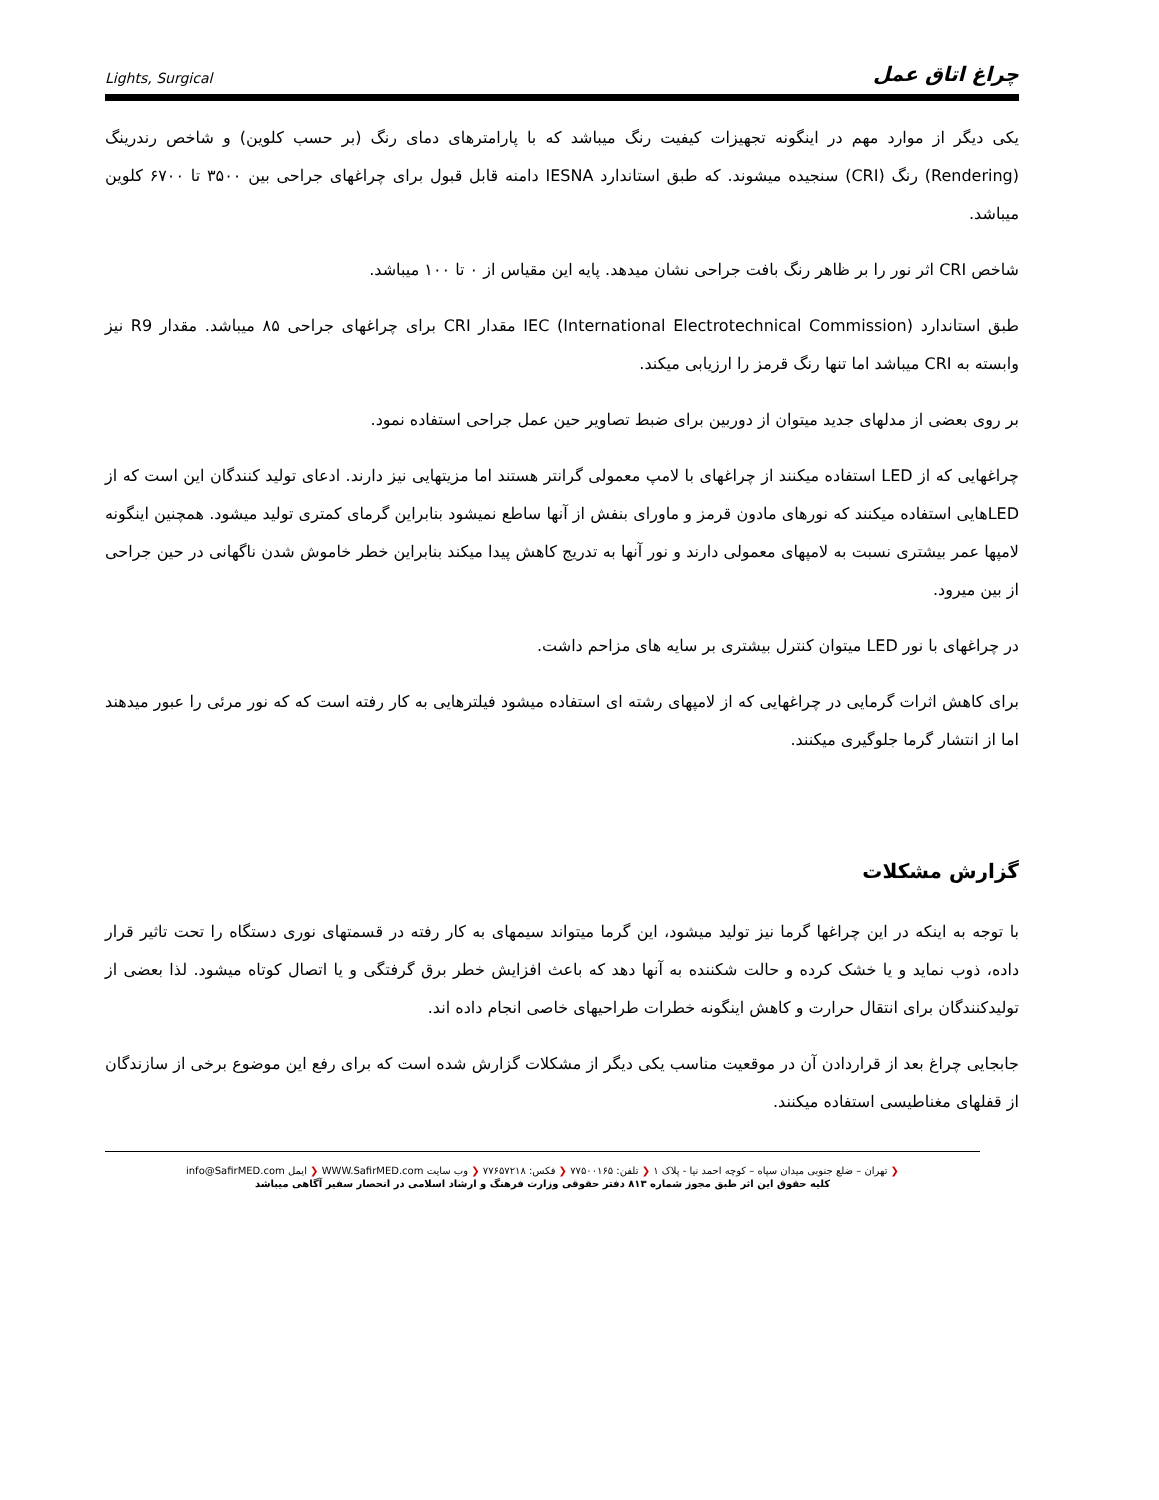Lights, Surgical چراغ اتاق عمل
یکی دیگر از موارد مهم در اینگونه تجهیزات کیفیت رنگ میباشد که با پارامترهای دمای رنگ (بر حسب کلوین) و شاخص رندرینگ (Rendering) رنگ (CRI) سنجیده میشوند. که طبق استاندارد IESNA دامنه قابل قبول برای چراغهای جراحی بین ۳۵۰۰ تا ۶۷۰۰ کلوین میباشد.
شاخص CRI اثر نور را بر ظاهر رنگ بافت جراحی نشان میدهد. پایه این مقیاس از ۰ تا ۱۰۰ میباشد.
طبق استاندارد IEC (International Electrotechnical Commission) مقدار CRI برای چراغهای جراحی ۸۵ میباشد. مقدار R9 نیز وابسته به CRI میباشد اما تنها رنگ قرمز را ارزیابی میکند.
بر روی بعضی از مدلهای جدید میتوان از دوربین برای ضبط تصاویر حین عمل جراحی استفاده نمود.
چراغهایی که از LED استفاده میکنند از چراغهای با لامپ معمولی گرانتر هستند اما مزیتهایی نیز دارند. ادعای تولید کنندگان این است که از LEDهایی استفاده میکنند که نورهای مادون قرمز و ماورای بنفش از آنها ساطع نمیشود بنابراین گرمای کمتری تولید میشود. همچنین اینگونه لامپها عمر بیشتری نسبت به لامپهای معمولی دارند و نور آنها به تدریج کاهش پیدا میکند بنابراین خطر خاموش شدن ناگهانی در حین جراحی از بین میرود.
در چراغهای با نور LED میتوان کنترل بیشتری بر سایه های مزاحم داشت.
برای کاهش اثرات گرمایی در چراغهایی که از لامپهای رشته ای استفاده میشود فیلترهایی به کار رفته است که که نور مرئی را عبور میدهند اما از انتشار گرما جلوگیری میکنند.
گزارش مشکلات
با توجه به اینکه در این چراغها گرما نیز تولید میشود، این گرما میتواند سیمهای به کار رفته در قسمتهای نوری دستگاه را تحت تاثیر قرار داده، ذوب نماید و یا خشک کرده و حالت شکننده به آنها دهد که باعث افزایش خطر برق گرفتگی و یا اتصال کوتاه میشود. لذا بعضی از تولیدکنندگان برای انتقال حرارت و کاهش اینگونه خطرات طراحیهای خاصی انجام داده اند.
جابجایی چراغ بعد از قراردادن آن در موقعیت مناسب یکی دیگر از مشکلات گزارش شده است که برای رفع این موضوع برخی از سازندگان از قفلهای مغناطیسی استفاده میکنند.
❮ تهران – ضلع جنوبی میدان سپاه – کوچه احمد نیا - پلاک ۱ ❮ تلفن: ۷۷۵۰۰۱۶۵ ❮ فکس: ۷۷۶۵۷۲۱۸ ❮ وب سایت WWW.SafirMED.com ❮ ایمل info@SafirMED.com
کلیه حقوق این اثر طبق مجوز شماره ۸۱۳ دفتر حقوقی وزارت فرهنگ و ارشاد اسلامی در انحصار سفیر آگاهی میباشد